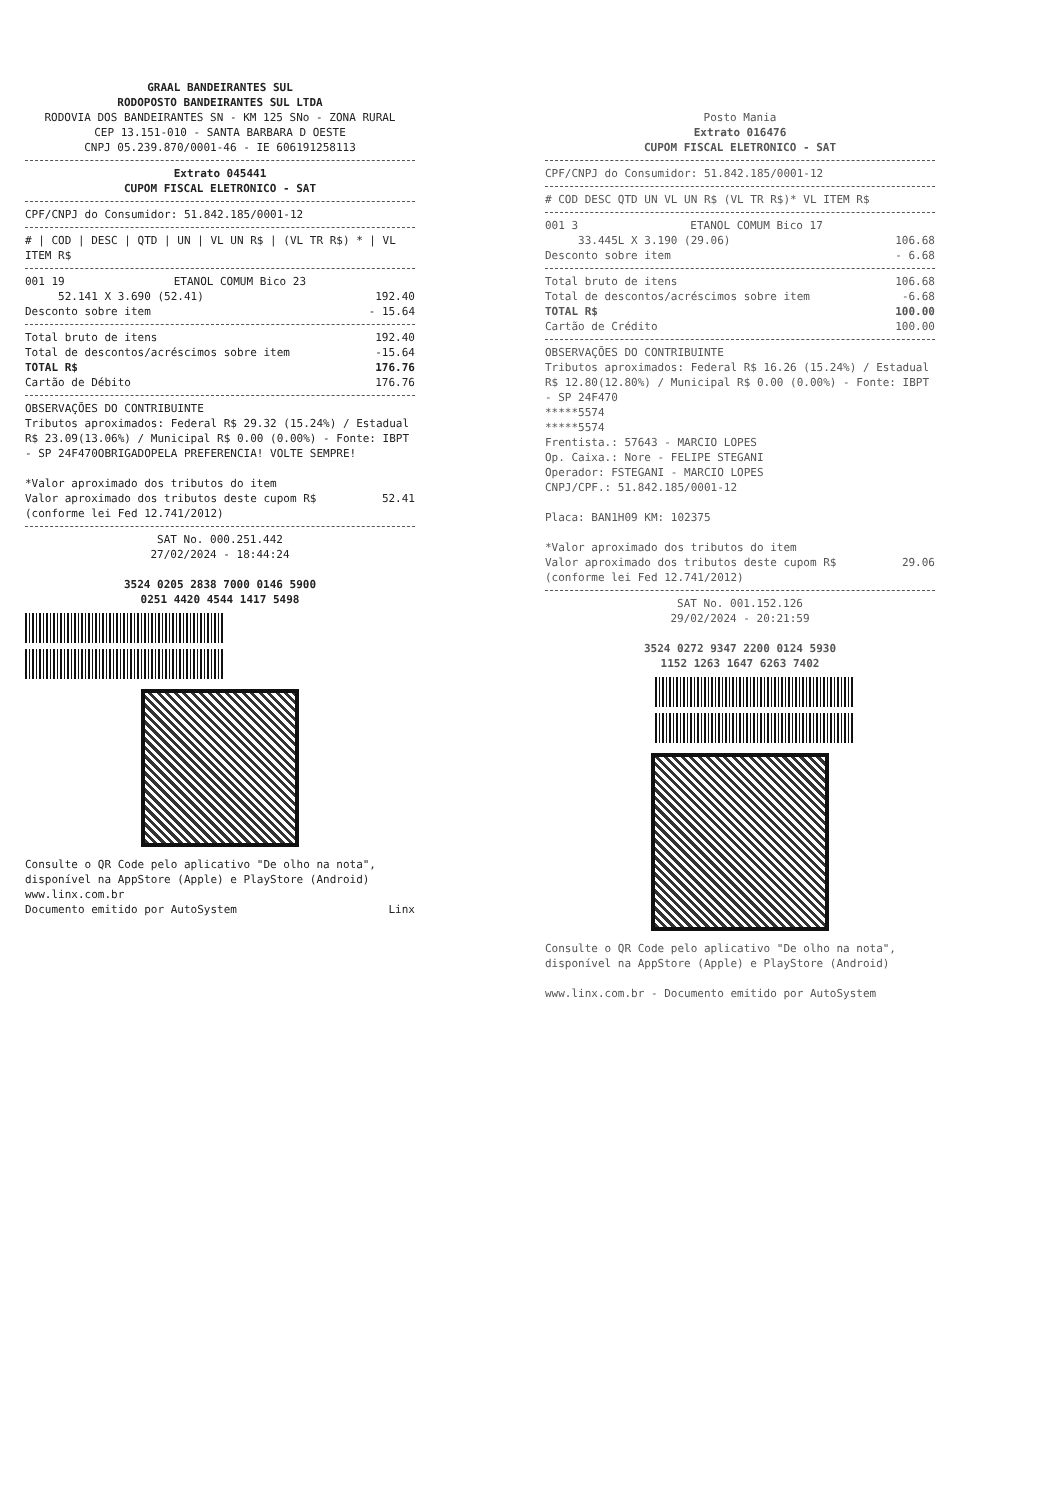GRAAL BANDEIRANTES SUL
RODOPOSTO BANDEIRANTES SUL LTDA
RODOVIA DOS BANDEIRANTES SN - KM 125 SNo - ZONA RURAL
CEP 13.151-010 - SANTA BARBARA D OESTE
CNPJ 05.239.870/0001-46 - IE 606191258113
Extrato 045441
CUPOM FISCAL ELETRONICO - SAT
CPF/CNPJ do Consumidor: 51.842.185/0001-12
# | COD | DESC | QTD | UN | VL UN R$ | (VL TR R$) * | VL ITEM R$
001 19 ETANOL COMUM Bico 23
52.141 X 3.690 (52.41) 192.40
Desconto sobre item - 15.64
Total bruto de itens 192.40
Total de descontos/acréscimos sobre item -15.64
TOTAL R$ 176.76
Cartão de Débito 176.76
OBSERVAÇÕES DO CONTRIBUINTE
Tributos aproximados: Federal R$ 29.32 (15.24%) / Estadual R$ 23.09(13.06%) / Municipal R$ 0.00 (0.00%) - Fonte: IBPT - SP 24F470OBRIGADOPELA PREFERENCIA! VOLTE SEMPRE!
*Valor aproximado dos tributos do item
Valor aproximado dos tributos deste cupom R$ 52.41
(conforme lei Fed 12.741/2012)
SAT No. 000.251.442
27/02/2024 - 18:44:24
3524 0205 2838 7000 0146 5900
0251 4420 4544 1417 5498
Consulte o QR Code pelo aplicativo "De olho na nota", disponível na AppStore (Apple) e PlayStore (Android)
www.linx.com.br
Documento emitido por AutoSystem Linx
Posto Mania
Extrato 016476
CUPOM FISCAL ELETRONICO - SAT
CPF/CNPJ do Consumidor: 51.842.185/0001-12
# COD DESC QTD UN VL UN R$ (VL TR R$)* VL ITEM R$
001 3 ETANOL COMUM Bico 17
33.445L X 3.190 (29.06) 106.68
Desconto sobre item - 6.68
Total bruto de itens 106.68
Total de descontos/acréscimos sobre item -6.68
TOTAL R$ 100.00
Cartão de Crédito 100.00
OBSERVAÇÕES DO CONTRIBUINTE
Tributos aproximados: Federal R$ 16.26 (15.24%) / Estadual R$ 12.80(12.80%) / Municipal R$ 0.00 (0.00%) - Fonte: IBPT - SP 24F470
*****5574
*****5574
Frentista.: 57643 - MARCIO LOPES
Op. Caixa.: Nore - FELIPE STEGANI
Operador: FSTEGANI - MARCIO LOPES
CNPJ/CPF.: 51.842.185/0001-12
Placa: BAN1H09 KM: 102375
*Valor aproximado dos tributos do item
Valor aproximado dos tributos deste cupom R$ 29.06
(conforme lei Fed 12.741/2012)
SAT No. 001.152.126
29/02/2024 - 20:21:59
3524 0272 9347 2200 0124 5930
1152 1263 1647 6263 7402
Consulte o QR Code pelo aplicativo "De olho na nota", disponível na AppStore (Apple) e PlayStore (Android)
www.linx.com.br - Documento emitido por AutoSystem